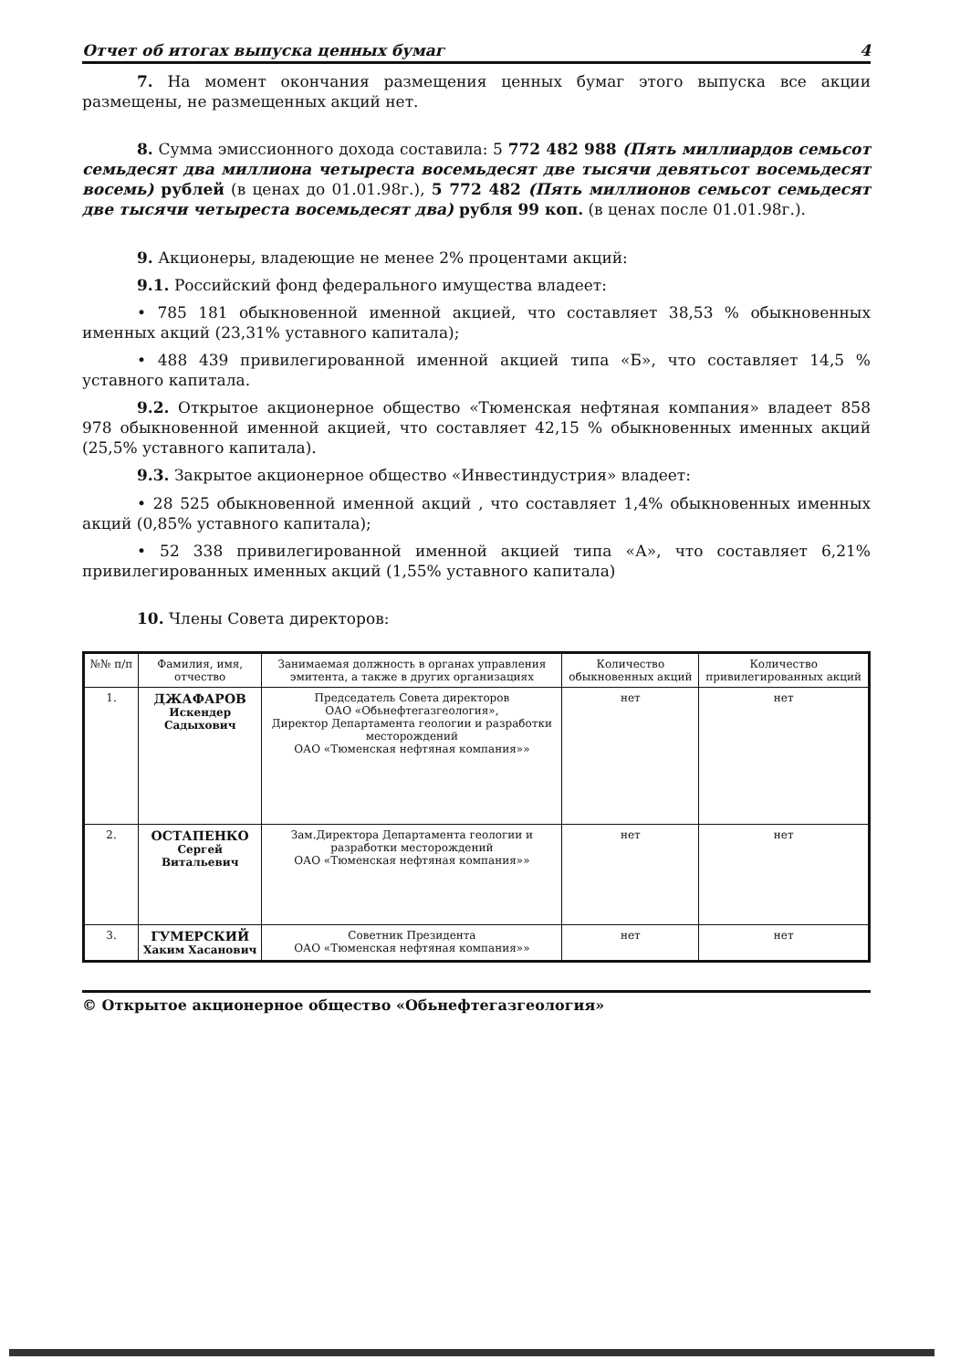Отчет об итогах выпуска ценных бумаг 4
7. На момент окончания размещения ценных бумаг этого выпуска все акции размещены, не размещенных акций нет.
8. Сумма эмиссионного дохода составила: 5 772 482 988 (Пять миллиардов семьсот семьдесят два миллиона четыреста восемьдесят две тысячи девятьсот восемьдесят восемь) рублей (в ценах до 01.01.98г.), 5 772 482 (Пять миллионов семьсот семьдесят две тысячи четыреста восемьдесят два) рубля 99 коп. (в ценах после 01.01.98г.).
9. Акционеры, владеющие не менее 2% процентами акций:
9.1. Российский фонд федерального имущества владеет:
• 785 181 обыкновенной именной акцией, что составляет 38,53 % обыкновенных именных акций (23,31% уставного капитала);
• 488 439 привилегированной именной акцией типа «Б», что составляет 14,5 % уставного капитала.
9.2. Открытое акционерное общество «Тюменская нефтяная компания» владеет 858 978 обыкновенной именной акцией, что составляет 42,15 % обыкновенных именных акций (25,5% уставного капитала).
9.3. Закрытое акционерное общество «Инвестиндустрия» владеет:
• 28 525 обыкновенной именной акций , что составляет 1,4% обыкновенных именных акций (0,85% уставного капитала);
• 52 338 привилегированной именной акцией типа «А», что составляет 6,21% привилегированных именных акций (1,55% уставного капитала)
10. Члены Совета директоров:
| №№ п/п | Фамилия, имя, отчество | Занимаемая должность в органах управления эмитента, а также в других организациях | Количество обыкновенных акций | Количество привилегированных акций |
| --- | --- | --- | --- | --- |
| 1. | ДЖАФАРОВ Искендер Садыхович | Председатель Совета директоров ОАО «Обьнефтегазгеология», Директор Департамента геологии и разработки месторождений ОАО «Тюменская нефтяная компания»» | нет | нет |
| 2. | ОСТАПЕНКО Сергей Витальевич | Зам.Директора Департамента геологии и разработки месторождений ОАО «Тюменская нефтяная компания»» | нет | нет |
| 3. | ГУМЕРСКИЙ Хаким Хасанович | Советник Президента ОАО «Тюменская нефтяная компания»» | нет | нет |
© Открытое акционерное общество «Обьнефтегазгеология»